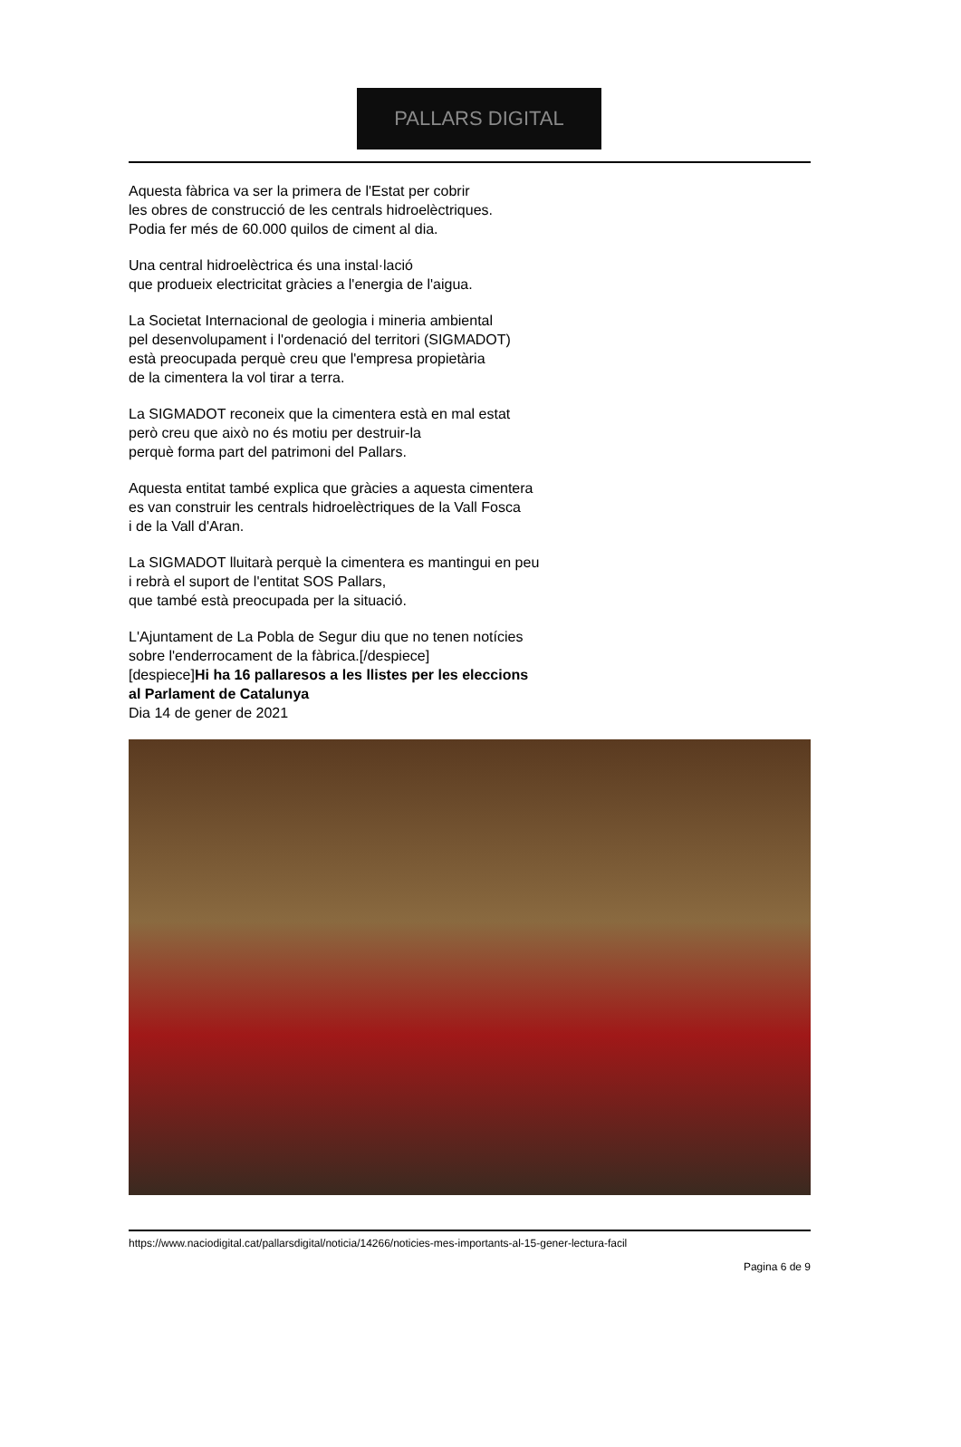PALLARS DIGITAL
Aquesta fàbrica va ser la primera de l'Estat per cobrir
les obres de construcció de les centrals hidroelèctriques.
Podia fer més de 60.000 quilos de ciment al dia.
Una central hidroelèctrica és una instal·lació
que produeix electricitat gràcies a l'energia de l'aigua.
La Societat Internacional de geologia i mineria ambiental
pel desenvolupament i l'ordenació del territori (SIGMADOT)
està preocupada perquè creu que l'empresa propietària
de la cimentera la vol tirar a terra.
La SIGMADOT reconeix que la cimentera està en mal estat
però creu que això no és motiu per destruir-la
perquè forma part del patrimoni del Pallars.
Aquesta entitat també explica que gràcies a aquesta cimentera
es van construir les centrals hidroelèctriques de la Vall Fosca
i de la Vall d'Aran.
La SIGMADOT lluitarà perquè la cimentera es mantingui en peu
i rebrà el suport de l'entitat SOS Pallars,
que també està preocupada per la situació.
L'Ajuntament de La Pobla de Segur diu que no tenen notícies
sobre l'enderrocament de la fàbrica.[/despiece]
[despiece]Hi ha 16 pallaresos a les llistes per les eleccions
al Parlament de Catalunya
Dia 14 de gener de 2021
https://www.naciodigital.cat/pallarsdigital/noticia/14266/noticies-mes-importants-al-15-gener-lectura-facil
Pagina 6 de 9